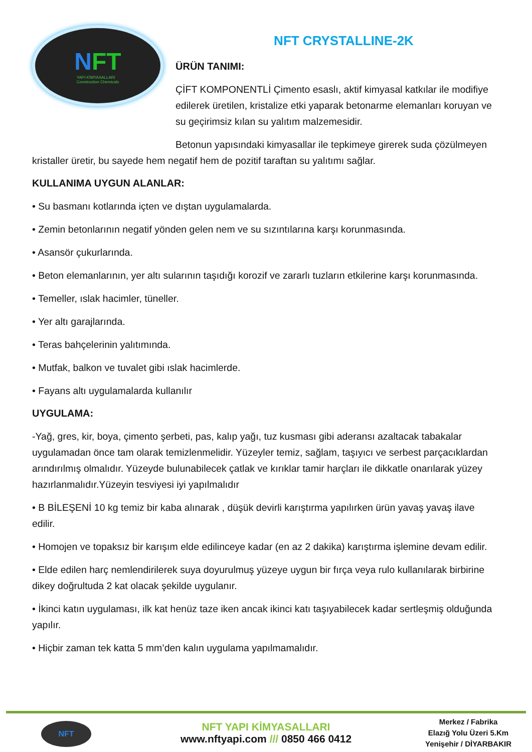NFT
YAPI KİMYASALLARI
Construction Chemicals
NFT CRYSTALLINE-2K
ÜRÜN TANIMI:
ÇİFT KOMPONENTLİ Çimento esaslı, aktif kimyasal katkılar ile modifiye edilerek üretilen, kristalize etki yaparak betonarme elemanları koruyan ve su geçirimsiz kılan su yalıtım malzemesidir.
Betonun yapısındaki kimyasallar ile tepkimeye girerek suda çözülmeyen kristaller üretir, bu sayede hem negatif hem de pozitif taraftan su yalıtımı sağlar.
KULLANIMA UYGUN ALANLAR:
• Su basmanı kotlarında içten ve dıştan uygulamalarda.
• Zemin betonlarının negatif yönden gelen nem ve su sızıntılarına karşı korunmasında.
• Asansör çukurlarında.
• Beton elemanlarının, yer altı sularının taşıdığı korozif ve zararlı tuzların etkilerine karşı korunmasında.
• Temeller, ıslak hacimler, tüneller.
• Yer altı garajlarında.
• Teras bahçelerinin yalıtımında.
• Mutfak, balkon ve tuvalet gibi ıslak hacimlerde.
• Fayans altı uygulamalarda kullanılır
UYGULAMA:
-Yağ, gres, kir, boya, çimento şerbeti, pas, kalıp yağı, tuz kusması gibi aderansı azaltacak tabakalar uygulamadan önce tam olarak temizlenmelidir. Yüzeyler temiz, sağlam, taşıyıcı ve serbest parçacıklardan arındırılmış olmalıdır. Yüzeyde bulunabilecek çatlak ve kırıklar tamir harçları ile dikkatle onarılarak yüzey hazırlanmalıdır.Yüzeyin tesviyesi iyi yapılmalıdır
• B BİLEŞENİ 10 kg temiz bir kaba alınarak , düşük devirli karıştırma yapılırken ürün yavaş yavaş ilave edilir.
• Homojen ve topaksız bir karışım elde edilinceye kadar (en az 2 dakika) karıştırma işlemine devam edilir.
• Elde edilen harç nemlendirilerek suya doyurulmuş yüzeye uygun bir fırça veya rulo kullanılarak birbirine dikey doğrultuda 2 kat olacak şekilde uygulanır.
• İkinci katın uygulaması, ilk kat henüz taze iken ancak ikinci katı taşıyabilecek kadar sertleşmiş olduğunda yapılır.
• Hiçbir zaman tek katta 5 mm’den kalın uygulama yapılmamalıdır.
NFT
NFT YAPI KİMYASALLARI
www.nftyapi.com /// 0850 466 0412
Merkez / Fabrika
Elazığ Yolu Üzeri 5.Km
Yenişehir / DİYARBAKIR